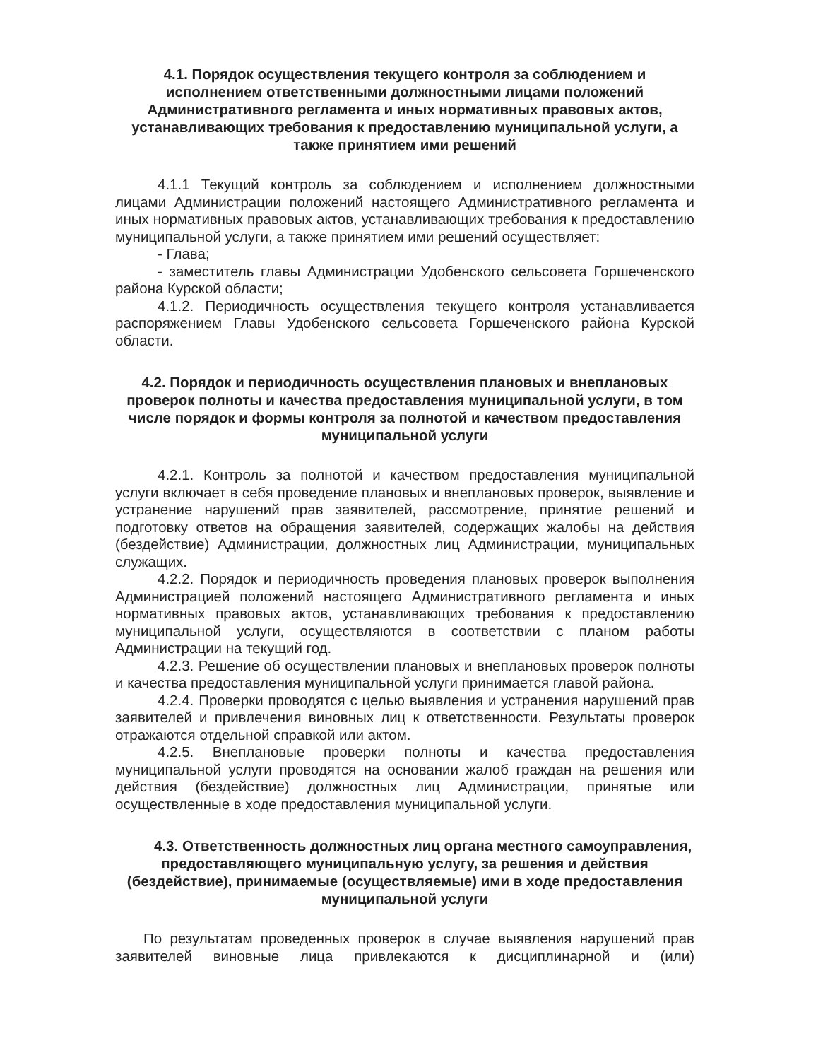4.1. Порядок осуществления текущего контроля за соблюдением и исполнением ответственными должностными лицами положений Административного регламента и иных нормативных правовых актов, устанавливающих требования к предоставлению муниципальной услуги, а также принятием ими решений
4.1.1 Текущий контроль за соблюдением и исполнением должностными лицами Администрации положений настоящего Административного регламента и иных нормативных правовых актов, устанавливающих требования к предоставлению муниципальной услуги, а также принятием ими решений осуществляет:
- Глава;
- заместитель главы Администрации Удобенского сельсовета Горшеченского района Курской области;
4.1.2. Периодичность осуществления текущего контроля устанавливается распоряжением Главы Удобенского сельсовета Горшеченского района Курской области.
4.2. Порядок и периодичность осуществления плановых и внеплановых проверок полноты и качества предоставления муниципальной услуги, в том числе порядок и формы контроля за полнотой и качеством предоставления муниципальной услуги
4.2.1. Контроль за полнотой и качеством предоставления муниципальной услуги включает в себя проведение плановых и внеплановых проверок, выявление и устранение нарушений прав заявителей, рассмотрение, принятие решений и подготовку ответов на обращения заявителей, содержащих жалобы на действия (бездействие) Администрации, должностных лиц Администрации, муниципальных служащих.
4.2.2. Порядок и периодичность проведения плановых проверок выполнения Администрацией положений настоящего Административного регламента и иных нормативных правовых актов, устанавливающих требования к предоставлению муниципальной услуги, осуществляются в соответствии с планом работы Администрации на текущий год.
4.2.3. Решение об осуществлении плановых и внеплановых проверок полноты и качества предоставления муниципальной услуги принимается главой района.
4.2.4. Проверки проводятся с целью выявления и устранения нарушений прав заявителей и привлечения виновных лиц к ответственности. Результаты проверок отражаются отдельной справкой или актом.
4.2.5. Внеплановые проверки полноты и качества предоставления муниципальной услуги проводятся на основании жалоб граждан на решения или действия (бездействие) должностных лиц Администрации, принятые или осуществленные в ходе предоставления муниципальной услуги.
4.3. Ответственность должностных лиц органа местного самоуправления, предоставляющего муниципальную услугу, за решения и действия (бездействие), принимаемые (осуществляемые) ими в ходе предоставления муниципальной услуги
По результатам проведенных проверок в случае выявления нарушений прав заявителей виновные лица привлекаются к дисциплинарной и (или)